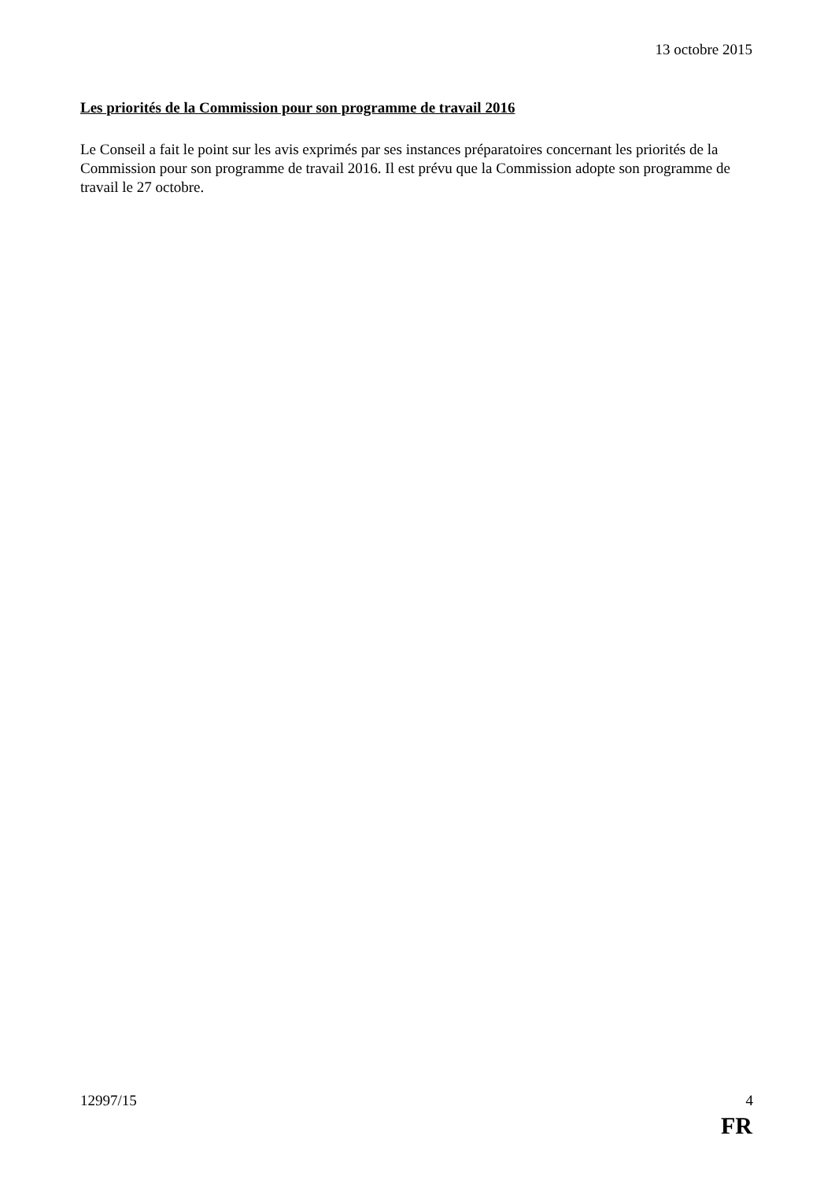13 octobre 2015
Les priorités de la Commission pour son programme de travail 2016
Le Conseil a fait le point sur les avis exprimés par ses instances préparatoires concernant les priorités de la Commission pour son programme de travail 2016. Il est prévu que la Commission adopte son programme de travail le 27 octobre.
12997/15 4
FR